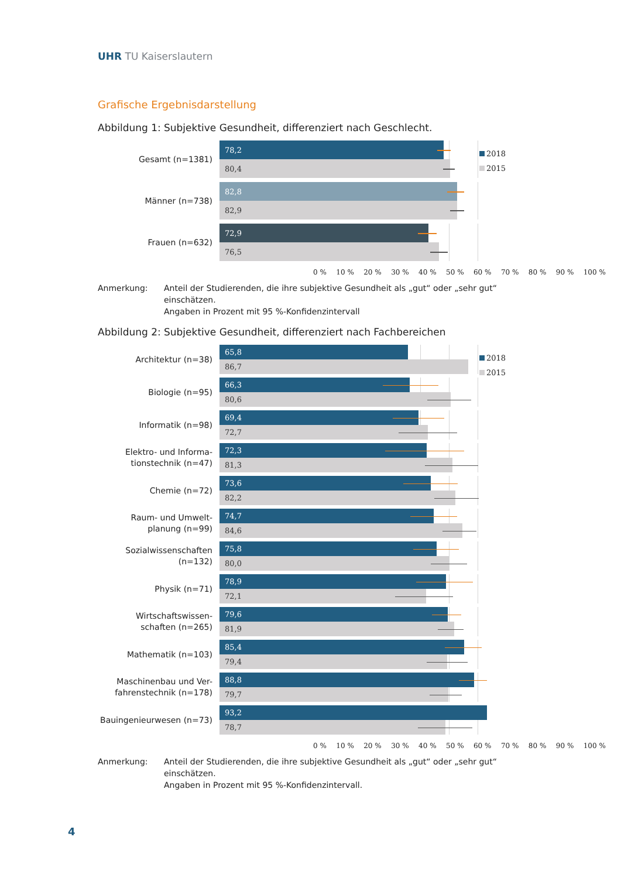UHR TU Kaiserslautern
Grafische Ergebnisdarstellung
Abbildung 1: Subjektive Gesundheit, differenziert nach Geschlecht.
2018
2015
Gesamt (n=1381)
78,2
80,4
Männer (n=738)
82,8
82,9
Frauen (n=632)
72,9
76,5
0 % 10 % 20 % 30 % 40 % 50 % 60 % 70 % 80 % 90 % 100 %
Anmerkung: Anteil der Studierenden, die ihre subjektive Gesundheit als „gut“ oder „sehr gut“ einschätzen.
Angaben in Prozent mit 95 %-Konfidenzintervall
Abbildung 2: Subjektive Gesundheit, differenziert nach Fachbereichen
2018
2015
Architektur (n=38)
65,8
86,7
Biologie (n=95)
66,3
80,6
Informatik (n=98)
69,4
72,7
Elektro- und Informa-
tionstechnik (n=47)
72,3
81,3
Chemie (n=72)
73,6
82,2
Raum- und Umwelt-
planung (n=99)
74,7
84,6
Sozialwissenschaften (n=132)
75,8
80,0
Physik (n=71)
78,9
72,1
Wirtschaftswissen-
schaften (n=265)
79,6
81,9
Mathematik (n=103)
85,4
79,4
Maschinenbau und Ver-
fahrenstechnik (n=178)
88,8
79,7
Bauingenieurwesen (n=73)
93,2
78,7
0 % 10 % 20 % 30 % 40 % 50 % 60 % 70 % 80 % 90 % 100 %
Anmerkung: Anteil der Studierenden, die ihre subjektive Gesundheit als „gut“ oder „sehr gut“ einschätzen.
Angaben in Prozent mit 95 %-Konfidenzintervall.
4